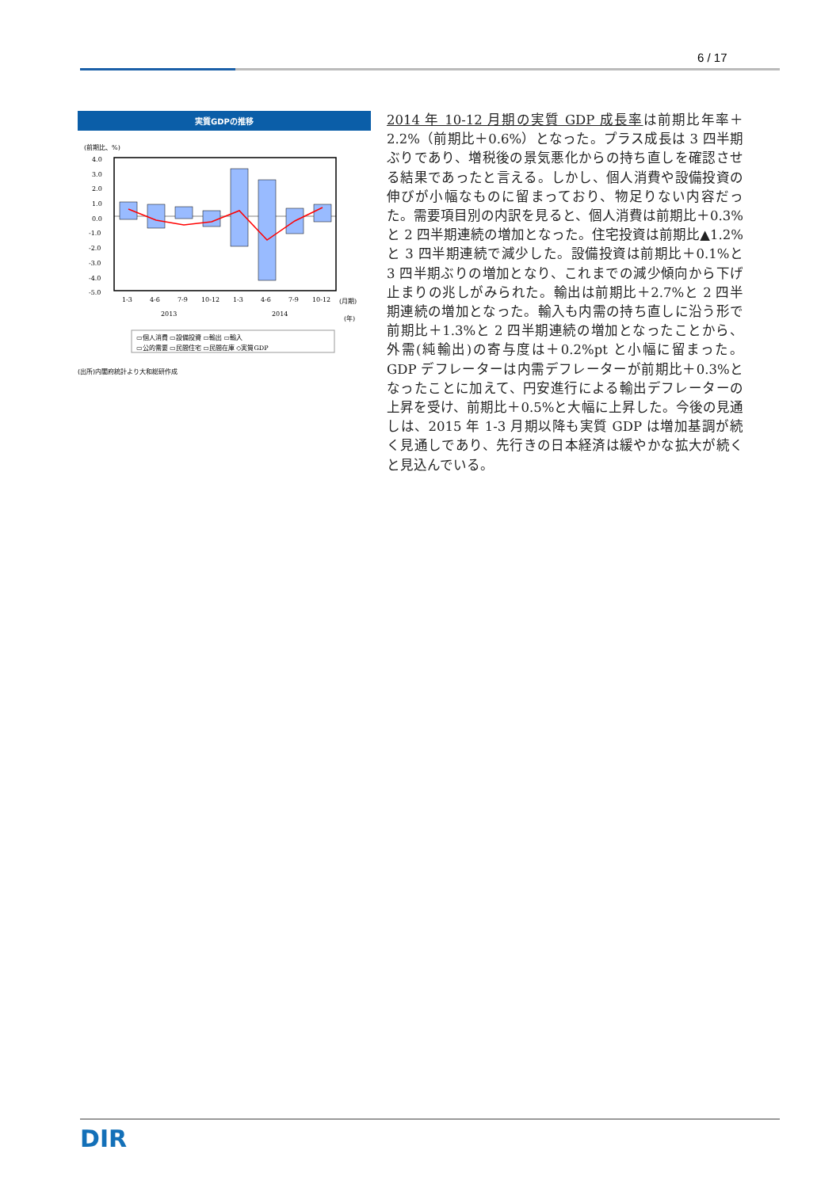6 / 17
実質GDPの推移
(前期比、%)
4.0
3.0
2.0
1.0
0.0
-1.0
-2.0
-3.0
-4.0
-5.0
1-3
4-6
7-9
10-12
1-3
4-6
7-9
10-12
(月期)
2013
2014
(年)
▭個人消費 ▭設備投資 ▭輸出 ▭輸入
▭公的需要 ▭民間住宅 ▭民間在庫 ◇実質GDP
(出所)内閣府統計より大和総研作成
2014 年 10-12 月期の実質 GDP 成長率は前期比年率＋2.2%（前期比＋0.6%）となった。プラス成長は 3 四半期ぶりであり、増税後の景気悪化からの持ち直しを確認させる結果であったと言える。しかし、個人消費や設備投資の伸びが小幅なものに留まっており、物足りない内容だった。需要項目別の内訳を見ると、個人消費は前期比＋0.3%と 2 四半期連続の増加となった。住宅投資は前期比▲1.2%と 3 四半期連続で減少した。設備投資は前期比＋0.1%と 3 四半期ぶりの増加となり、これまでの減少傾向から下げ止まりの兆しがみられた。輸出は前期比＋2.7%と 2 四半期連続の増加となった。輸入も内需の持ち直しに沿う形で前期比＋1.3%と 2 四半期連続の増加となったことから、外需(純輸出)の寄与度は＋0.2%pt と小幅に留まった。GDP デフレーターは内需デフレーターが前期比＋0.3%となったことに加えて、円安進行による輸出デフレーターの上昇を受け、前期比＋0.5%と大幅に上昇した。今後の見通しは、2015 年 1-3 月期以降も実質 GDP は増加基調が続く見通しであり、先行きの日本経済は緩やかな拡大が続くと見込んでいる。
DIR